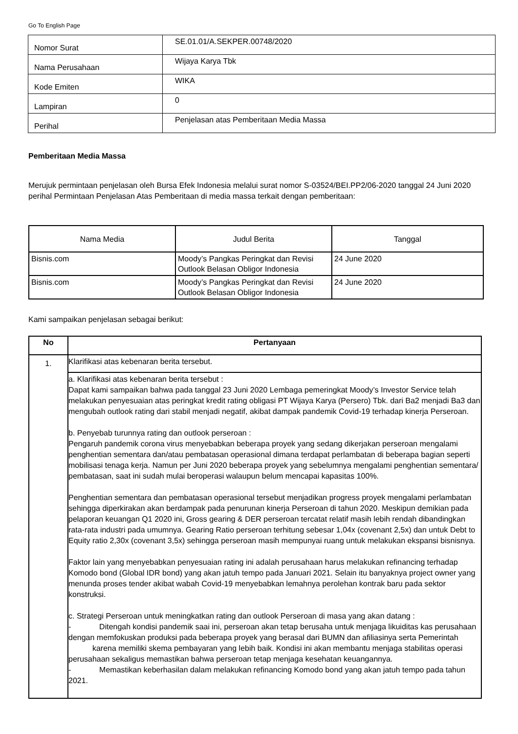Go To English Page
| Nomor Surat | SE.01.01/A.SEKPER.00748/2020 |
| Nama Perusahaan | Wijaya Karya Tbk |
| Kode Emiten | WIKA |
| Lampiran | 0 |
| Perihal | Penjelasan atas Pemberitaan Media Massa |
Pemberitaan Media Massa
Merujuk permintaan penjelasan oleh Bursa Efek Indonesia melalui surat nomor S-03524/BEI.PP2/06-2020 tanggal 24 Juni 2020 perihal Permintaan Penjelasan Atas Pemberitaan di media massa terkait dengan pemberitaan:
| Nama Media | Judul Berita | Tanggal |
| --- | --- | --- |
| Bisnis.com | Moody’s Pangkas Peringkat dan Revisi Outlook Belasan Obligor Indonesia | 24 June 2020 |
| Bisnis.com | Moody’s Pangkas Peringkat dan Revisi Outlook Belasan Obligor Indonesia | 24 June 2020 |
Kami sampaikan penjelasan sebagai berikut:
| No | Pertanyaan |
| --- | --- |
| 1. | Klarifikasi atas kebenaran berita tersebut. |
| | a. Klarifikasi atas kebenaran berita tersebut : Dapat kami sampaikan bahwa pada tanggal 23 Juni 2020 Lembaga pemeringkat Moody’s Investor Service telah melakukan penyesuaian atas peringkat kredit rating obligasi PT Wijaya Karya (Persero) Tbk. dari Ba2 menjadi Ba3 dan mengubah outlook rating dari stabil menjadi negatif, akibat dampak pandemik Covid-19 terhadap kinerja Perseroan. b. Penyebab turunnya rating dan outlook perseroan : Pengaruh pandemik corona virus menyebabkan beberapa proyek yang sedang dikerjakan perseroan mengalami penghentian sementara dan/atau pembatasan operasional dimana terdapat perlambatan di beberapa bagian seperti mobilisasi tenaga kerja. Namun per Juni 2020 beberapa proyek yang sebelumnya mengalami penghentian sementara/ pembatasan, saat ini sudah mulai beroperasi walaupun belum mencapai kapasitas 100%. Penghentian sementara dan pembatasan operasional tersebut menjadikan progress proyek mengalami perlambatan sehingga diperkirakan akan berdampak pada penurunan kinerja Perseroan di tahun 2020. Meskipun demikian pada pelaporan keuangan Q1 2020 ini, Gross gearing & DER perseroan tercatat relatif masih lebih rendah dibandingkan rata-rata industri pada umumnya. Gearing Ratio perseroan terhitung sebesar 1,04x (covenant 2,5x) dan untuk Debt to Equity ratio 2,30x (covenant 3,5x) sehingga perseroan masih mempunyai ruang untuk melakukan ekspansi bisnisnya. Faktor lain yang menyebabkan penyesuaian rating ini adalah perusahaan harus melakukan refinancing terhadap Komodo bond (Global IDR bond) yang akan jatuh tempo pada Januari 2021. Selain itu banyaknya project owner yang menunda proses tender akibat wabah Covid-19 menyebabkan lemahnya perolehan kontrak baru pada sektor konstruksi. c. Strategi Perseroan untuk meningkatkan rating dan outlook Perseroan di masa yang akan datang : - Ditengah kondisi pandemik saai ini, perseroan akan tetap berusaha untuk menjaga likuiditas kas perusahaan dengan memfokuskan produksi pada beberapa proyek yang berasal dari BUMN dan afiliasinya serta Pemerintah karena memiliki skema pembayaran yang lebih baik. Kondisi ini akan membantu menjaga stabilitas operasi perusahaan sekaligus memastikan bahwa perseroan tetap menjaga kesehatan keuangannya. - Memastikan keberhasilan dalam melakukan refinancing Komodo bond yang akan jatuh tempo pada tahun 2021. |